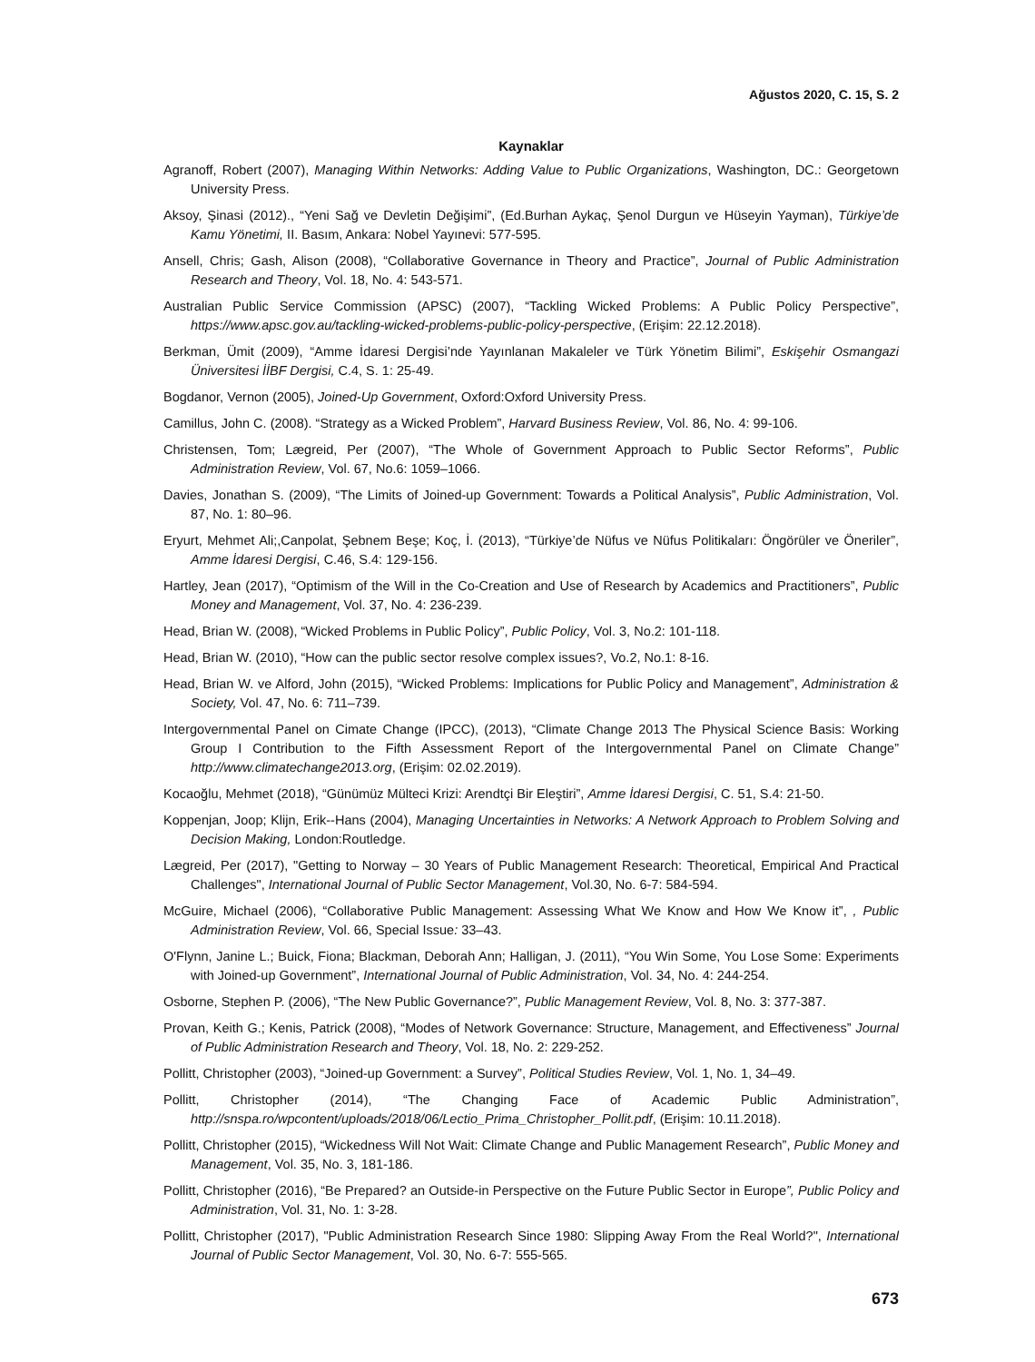Ağustos 2020, C. 15, S. 2
Kaynaklar
Agranoff, Robert (2007), Managing Within Networks: Adding Value to Public Organizations, Washington, DC.: Georgetown University Press.
Aksoy, Şinasi (2012)., “Yeni Sağ ve Devletin Değişimi”, (Ed.Burhan Aykaç, Şenol Durgun ve Hüseyin Yayman), Türkiye’de Kamu Yönetimi, II. Basım, Ankara: Nobel Yayınevi: 577-595.
Ansell, Chris; Gash, Alison (2008), “Collaborative Governance in Theory and Practice”, Journal of Public Administration Research and Theory, Vol. 18, No. 4: 543-571.
Australian Public Service Commission (APSC) (2007), “Tackling Wicked Problems: A Public Policy Perspective”, https://www.apsc.gov.au/tackling-wicked-problems-public-policy-perspective, (Erişim: 22.12.2018).
Berkman, Ümit (2009), “Amme İdaresi Dergisi’nde Yayınlanan Makaleler ve Türk Yönetim Bilimi”, Eskişehir Osmangazi Üniversitesi İİBF Dergisi, C.4, S. 1: 25-49.
Bogdanor, Vernon (2005), Joined-Up Government, Oxford:Oxford University Press.
Camillus, John C. (2008). “Strategy as a Wicked Problem”, Harvard Business Review, Vol. 86, No. 4: 99-106.
Christensen, Tom; Lægreid, Per (2007), “The Whole of Government Approach to Public Sector Reforms”, Public Administration Review, Vol. 67, No.6: 1059–1066.
Davies, Jonathan S. (2009), “The Limits of Joined-up Government: Towards a Political Analysis”, Public Administration, Vol. 87, No. 1: 80–96.
Eryurt, Mehmet Ali;,Canpolat, Şebnem Beşe; Koç, İ. (2013), “Türkiye’de Nüfus ve Nüfus Politikaları: Öngörüler ve Öneriler”, Amme İdaresi Dergisi, C.46, S.4: 129-156.
Hartley, Jean (2017), “Optimism of the Will in the Co-Creation and Use of Research by Academics and Practitioners”, Public Money and Management, Vol. 37, No. 4: 236-239.
Head, Brian W. (2008), “Wicked Problems in Public Policy”, Public Policy, Vol. 3, No.2: 101-118.
Head, Brian W. (2010), “How can the public sector resolve complex issues?, Vo.2, No.1: 8-16.
Head, Brian W. ve Alford, John (2015), “Wicked Problems: Implications for Public Policy and Management”, Administration & Society, Vol. 47, No. 6: 711–739.
Intergovernmental Panel on Cimate Change (IPCC), (2013), “Climate Change 2013 The Physical Science Basis: Working Group I Contribution to the Fifth Assessment Report of the Intergovernmental Panel on Climate Change” http://www.climatechange2013.org, (Erişim: 02.02.2019).
Kocaoğlu, Mehmet (2018), “Günümüz Mülteci Krizi: Arendtçi Bir Eleştiri”, Amme İdaresi Dergisi, C. 51, S.4: 21-50.
Koppenjan, Joop; Klijn, Erik--Hans (2004), Managing Uncertainties in Networks: A Network Approach to Problem Solving and Decision Making, London:Routledge.
Lægreid, Per (2017), "Getting to Norway – 30 Years of Public Management Research: Theoretical, Empirical And Practical Challenges", International Journal of Public Sector Management, Vol.30, No. 6-7: 584-594.
McGuire, Michael (2006), “Collaborative Public Management: Assessing What We Know and How We Know it”, , Public Administration Review, Vol. 66, Special Issue: 33–43.
O'Flynn, Janine L.; Buick, Fiona; Blackman, Deborah Ann; Halligan, J. (2011), “You Win Some, You Lose Some: Experiments with Joined-up Government”, International Journal of Public Administration, Vol. 34, No. 4: 244-254.
Osborne, Stephen P. (2006), “The New Public Governance?”, Public Management Review, Vol. 8, No. 3: 377-387.
Provan, Keith G.; Kenis, Patrick (2008), “Modes of Network Governance: Structure, Management, and Effectiveness” Journal of Public Administration Research and Theory, Vol. 18, No. 2: 229-252.
Pollitt, Christopher (2003), “Joined-up Government: a Survey”, Political Studies Review, Vol. 1, No. 1, 34–49.
Pollitt, Christopher (2014), “The Changing Face of Academic Public Administration”, http://snspa.ro/wpcontent/uploads/2018/06/Lectio_Prima_Christopher_Pollit.pdf, (Erişim: 10.11.2018).
Pollitt, Christopher (2015), “Wickedness Will Not Wait: Climate Change and Public Management Research”, Public Money and Management, Vol. 35, No. 3, 181-186.
Pollitt, Christopher (2016), “Be Prepared? an Outside-in Perspective on the Future Public Sector in Europe”, Public Policy and Administration, Vol. 31, No. 1: 3-28.
Pollitt, Christopher (2017), "Public Administration Research Since 1980: Slipping Away From the Real World?", International Journal of Public Sector Management, Vol. 30, No. 6-7: 555-565.
673